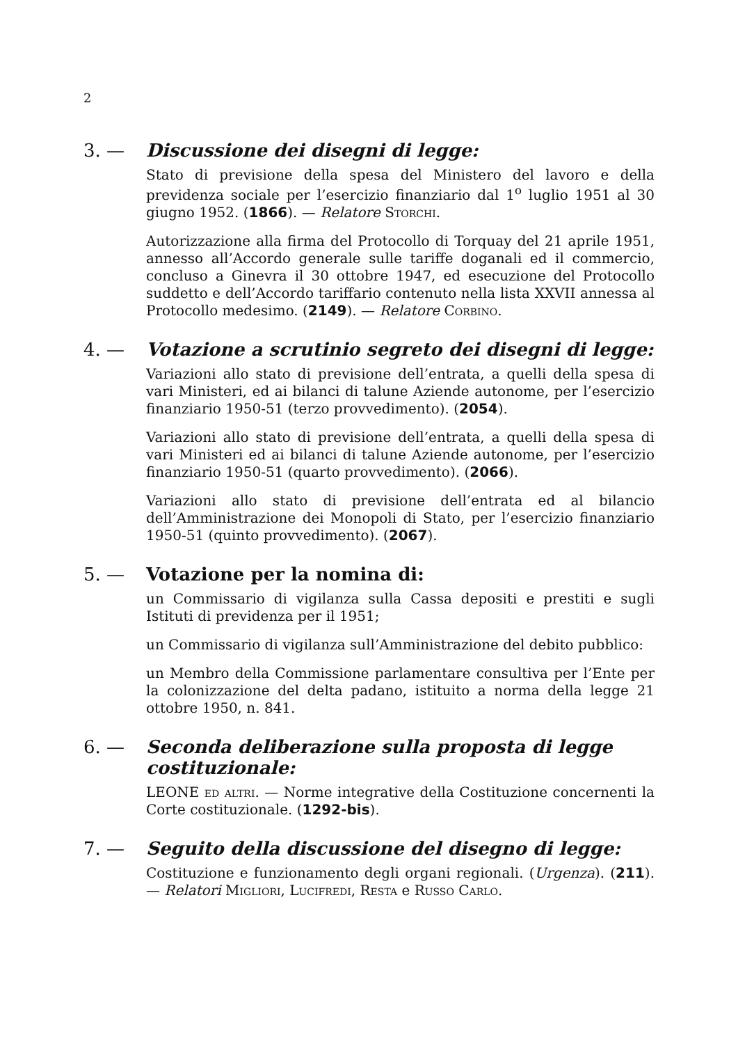2
3. — Discussione dei disegni di legge:
Stato di previsione della spesa del Ministero del lavoro e della previdenza sociale per l’esercizio finanziario dal 1<sup>o</sup> luglio 1951 al 30 giugno 1952. (1866). — Relatore Storchi.
Autorizzazione alla firma del Protocollo di Torquay del 21 aprile 1951, annesso all’Accordo generale sulle tariffe doganali ed il commercio, concluso a Ginevra il 30 ottobre 1947, ed esecuzione del Protocollo suddetto e dell’Accordo tariffario contenuto nella lista XXVII annessa al Protocollo medesimo. (2149). — Relatore Corbino.
4. — Votazione a scrutinio segreto dei disegni di legge:
Variazioni allo stato di previsione dell’entrata, a quelli della spesa di vari Ministeri, ed ai bilanci di talune Aziende autonome, per l’esercizio finanziario 1950-51 (terzo provvedimento). (2054).
Variazioni allo stato di previsione dell’entrata, a quelli della spesa di vari Ministeri ed ai bilanci di talune Aziende autonome, per l’esercizio finanziario 1950-51 (quarto provvedimento). (2066).
Variazioni allo stato di previsione dell’entrata ed al bilancio dell’Amministrazione dei Monopoli di Stato, per l’esercizio finanziario 1950-51 (quinto provvedimento). (2067).
5. — Votazione per la nomina di:
un Commissario di vigilanza sulla Cassa depositi e prestiti e sugli Istituti di previdenza per il 1951;
un Commissario di vigilanza sull’Amministrazione del debito pubblico:
un Membro della Commissione parlamentare consultiva per l’Ente per la colonizzazione del delta padano, istituito a norma della legge 21 ottobre 1950, n. 841.
6. — Seconda deliberazione sulla proposta di legge costituzionale:
LEONE ed altri. — Norme integrative della Costituzione concernenti la Corte costituzionale. (1292-bis).
7. — Seguito della discussione del disegno di legge:
Costituzione e funzionamento degli organi regionali. (Urgenza). (211). — Relatori Migliori, Lucifredi, Resta e Russo Carlo.